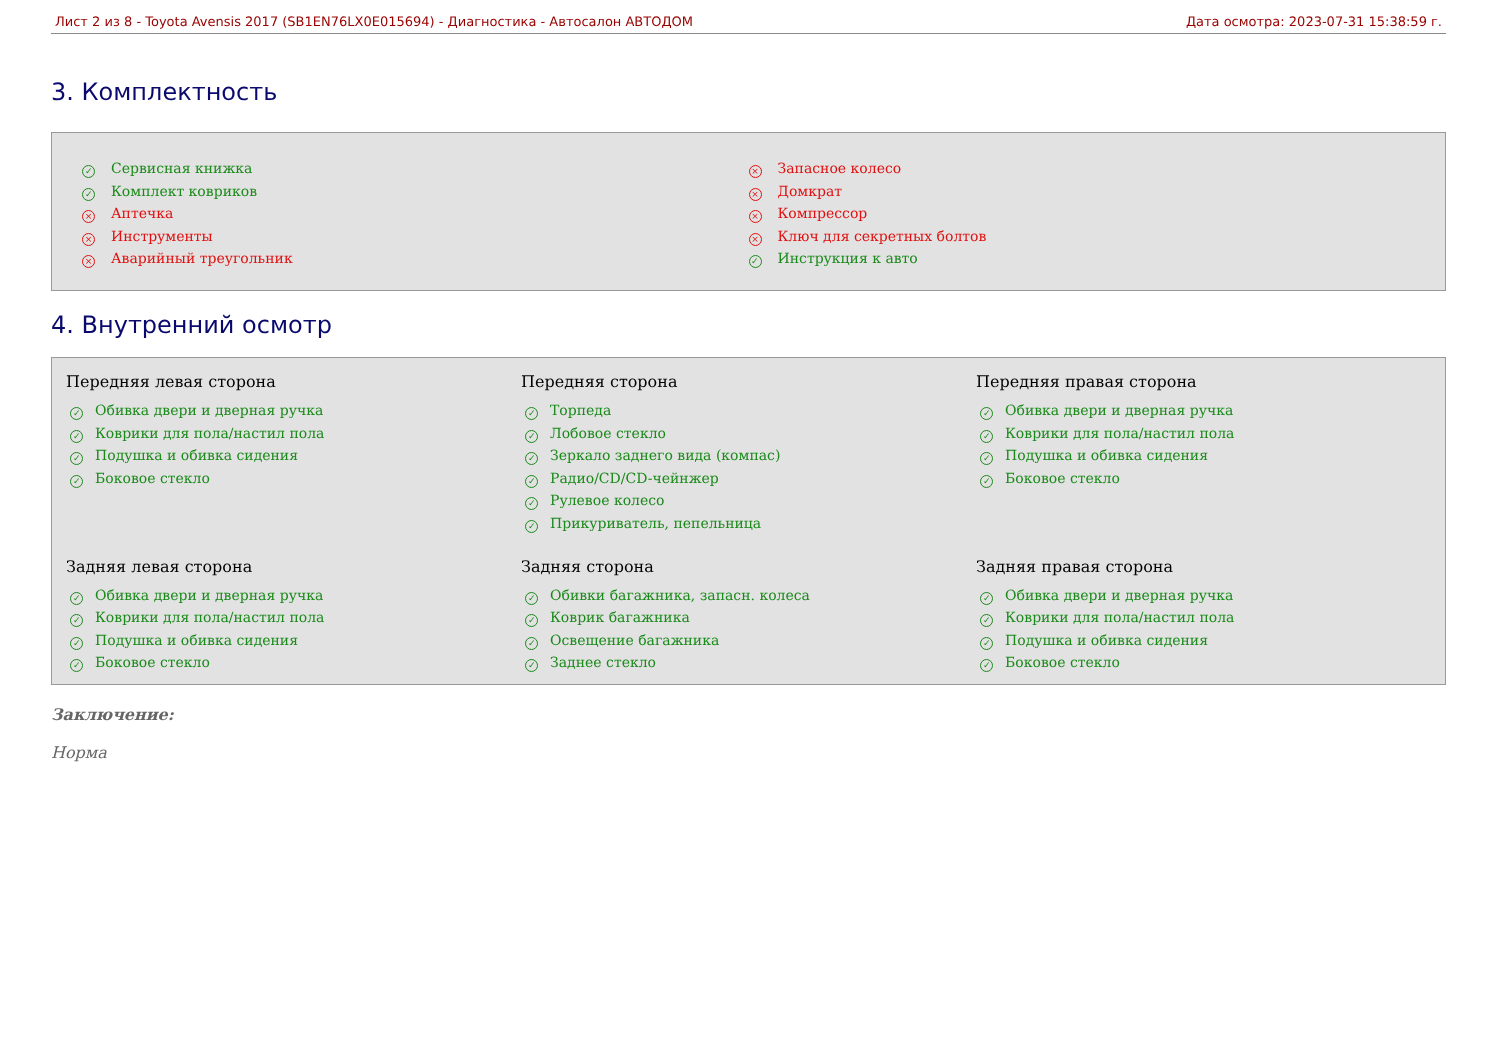Лист 2 из 8 - Toyota Avensis 2017 (SB1EN76LX0E015694) - Диагностика - Автосалон АВТОДОМ Дата осмотра: 2023-07-31 15:38:59 г.
3. Комплектность
✓ Сервисная книжка
✓ Комплект ковриков
× Аптечка
× Инструменты
× Аварийный треугольник
× Запасное колесо
× Домкрат
× Компрессор
× Ключ для секретных болтов
✓ Инструкция к авто
4. Внутренний осмотр
Передняя левая сторона
✓ Обивка двери и дверная ручка
✓ Коврики для пола/настил пола
✓ Подушка и обивка сидения
✓ Боковое стекло
Передняя сторона
✓ Торпеда
✓ Лобовое стекло
✓ Зеркало заднего вида (компас)
✓ Радио/CD/CD-чейнжер
✓ Рулевое колесо
✓ Прикуриватель, пепельница
Передняя правая сторона
✓ Обивка двери и дверная ручка
✓ Коврики для пола/настил пола
✓ Подушка и обивка сидения
✓ Боковое стекло
Задняя левая сторона
✓ Обивка двери и дверная ручка
✓ Коврики для пола/настил пола
✓ Подушка и обивка сидения
✓ Боковое стекло
Задняя сторона
✓ Обивки багажника, запасн. колеса
✓ Коврик багажника
✓ Освещение багажника
✓ Заднее стекло
Задняя правая сторона
✓ Обивка двери и дверная ручка
✓ Коврики для пола/настил пола
✓ Подушка и обивка сидения
✓ Боковое стекло
Заключение:
Норма